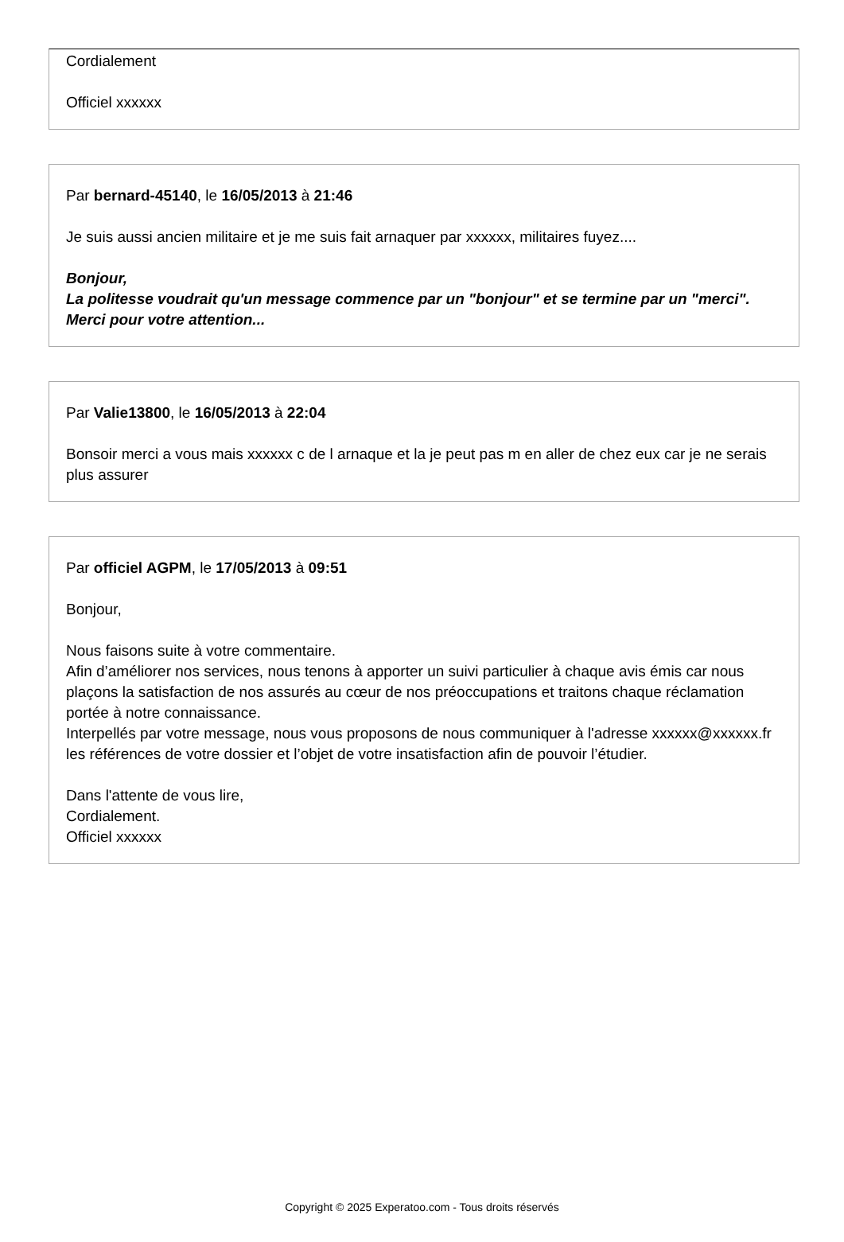Cordialement
Officiel xxxxxx
Par bernard-45140, le 16/05/2013 à 21:46
Je suis aussi ancien militaire et je me suis fait arnaquer par xxxxxx, militaires fuyez....
Bonjour,
La politesse voudrait qu'un message commence par un "bonjour" et se termine par un "merci".
Merci pour votre attention...
Par Valie13800, le 16/05/2013 à 22:04
Bonsoir merci a vous mais xxxxxx c de l arnaque et la je peut pas m en aller de chez eux car je ne serais plus assurer
Par officiel AGPM, le 17/05/2013 à 09:51
Bonjour,
Nous faisons suite à votre commentaire.
Afin d’améliorer nos services, nous tenons à apporter un suivi particulier à chaque avis émis car nous plaçons la satisfaction de nos assurés au cœur de nos préoccupations et traitons chaque réclamation portée à notre connaissance.
Interpellés par votre message, nous vous proposons de nous communiquer à l'adresse xxxxxx@xxxxxx.fr les références de votre dossier et l’objet de votre insatisfaction afin de pouvoir l’étudier.
Dans l'attente de vous lire,
Cordialement.
Officiel xxxxxx
Copyright © 2025 Experatoo.com - Tous droits réservés